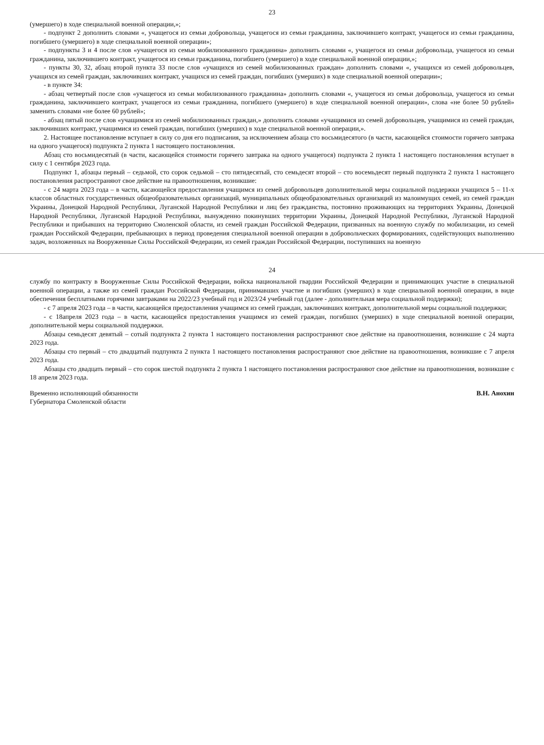23
(умершего) в ходе специальной военной операции,»;
- подпункт 2 дополнить словами «, учащегося из семьи добровольца, учащегося из семьи гражданина, заключившего контракт, учащегося из семьи гражданина, погибшего (умершего) в ходе специальной военной операции»;
- подпункты 3 и 4 после слов «учащегося из семьи мобилизованного гражданина» дополнить словами «, учащегося из семьи добровольца, учащегося из семьи гражданина, заключившего контракт, учащегося из семьи гражданина, погибшего (умершего) в ходе специальной военной операции,»;
- пункты 30, 32, абзац второй пункта 33 после слов «учащихся из семей мобилизованных граждан» дополнить словами «, учащихся из семей добровольцев, учащихся из семей граждан, заключивших контракт, учащихся из семей граждан, погибших (умерших) в ходе специальной военной операции»;
- в пункте 34:
- абзац четвертый после слов «учащегося из семьи мобилизованного гражданина» дополнить словами «, учащегося из семьи добровольца, учащегося из семьи гражданина, заключившего контракт, учащегося из семьи гражданина, погибшего (умершего) в ходе специальной военной операции», слова «не более 50 рублей» заменить словами «не более 60 рублей»;
- абзац пятый после слов «учащимися из семей мобилизованных граждан,» дополнить словами «учащимися из семей добровольцев, учащимися из семей граждан, заключивших контракт, учащимися из семей граждан, погибших (умерших) в ходе специальной военной операции,».
2. Настоящее постановление вступает в силу со дня его подписания, за исключением абзаца сто восьмидесятого (в части, касающейся стоимости горячего завтрака на одного учащегося) подпункта 2 пункта 1 настоящего постановления.
Абзац сто восьмидесятый (в части, касающейся стоимости горячего завтрака на одного учащегося) подпункта 2 пункта 1 настоящего постановления вступает в силу с 1 сентября 2023 года.
Подпункт 1, абзацы первый – седьмой, сто сорок седьмой – сто пятидесятый, сто семьдесят второй – сто восемьдесят первый подпункта 2 пункта 1 настоящего постановления распространяют свое действие на правоотношения, возникшие:
- с 24 марта 2023 года – в части, касающейся предоставления учащимся из семей добровольцев дополнительной меры социальной поддержки учащихся 5 – 11-х классов областных государственных общеобразовательных организаций, муниципальных общеобразовательных организаций из малоимущих семей, из семей граждан Украины, Донецкой Народной Республики, Луганской Народной Республики и лиц без гражданства, постоянно проживающих на территориях Украины, Донецкой Народной Республики, Луганской Народной Республики, вынужденно покинувших территории Украины, Донецкой Народной Республики, Луганской Народной Республики и прибывших на территорию Смоленской области, из семей граждан Российской Федерации, призванных на военную службу по мобилизации, из семей граждан Российской Федерации, пребывающих в период проведения специальной военной операции в добровольческих формированиях, содействующих выполнению задач, возложенных на Вооруженные Силы Российской Федерации, из семей граждан Российской Федерации, поступивших на военную
24
службу по контракту в Вооруженные Силы Российской Федерации, войска национальной гвардии Российской Федерации и принимающих участие в специальной военной операции, а также из семей граждан Российской Федерации, принимавших участие и погибших (умерших) в ходе специальной военной операции, в виде обеспечения бесплатными горячими завтраками на 2022/23 учебный год и 2023/24 учебный год (далее - дополнительная мера социальной поддержки);
- с 7 апреля 2023 года – в части, касающейся предоставления учащимся из семей граждан, заключивших контракт, дополнительной меры социальной поддержки;
- с 18апреля 2023 года – в части, касающейся предоставления учащимся из семей граждан, погибших (умерших) в ходе специальной военной операции, дополнительной меры социальной поддержки.
Абзацы семьдесят девятый – сотый подпункта 2 пункта 1 настоящего постановления распространяют свое действие на правоотношения, возникшие с 24 марта 2023 года.
Абзацы сто первый – сто двадцатый подпункта 2 пункта 1 настоящего постановления распространяют свое действие на правоотношения, возникшие с 7 апреля 2023 года.
Абзацы сто двадцать первый – сто сорок шестой подпункта 2 пункта 1 настоящего постановления распространяют свое действие на правоотношения, возникшие с 18 апреля 2023 года.
Временно исполняющий обязанности
Губернатора Смоленской области
В.Н. Анохин